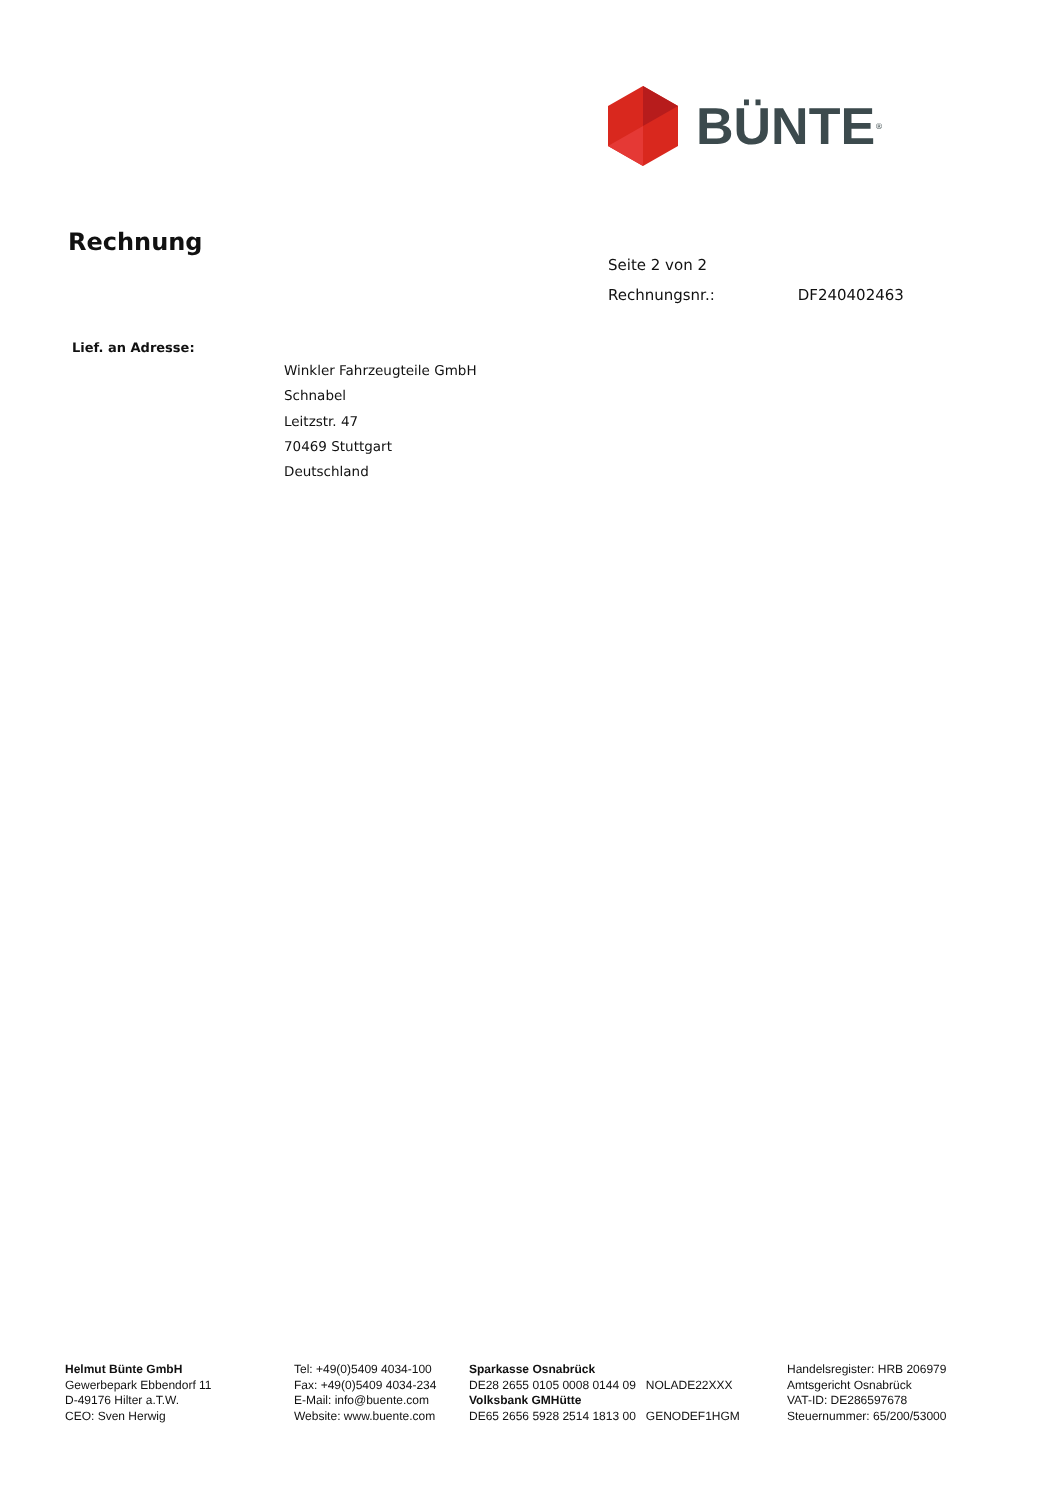BÜNTE<sup>®</sup>
Rechnung
Seite 2 von 2
Rechnungsnr.: DF240402463
Lief. an Adresse:
Winkler Fahrzeugteile GmbH
Schnabel
Leitzstr. 47
70469 Stuttgart
Deutschland
Helmut Bünte GmbH
Gewerbepark Ebbendorf 11
D-49176 Hilter a.T.W.
CEO: Sven Herwig
Tel: +49(0)5409 4034-100
Fax: +49(0)5409 4034-234
E-Mail: info@buente.com
Website: www.buente.com
Sparkasse Osnabrück
DE28 2655 0105 0008 0144 09 NOLADE22XXX
Volksbank GMHütte
DE65 2656 5928 2514 1813 00 GENODEF1HGM
Handelsregister: HRB 206979
Amtsgericht Osnabrück
VAT-ID: DE286597678
Steuernummer: 65/200/53000